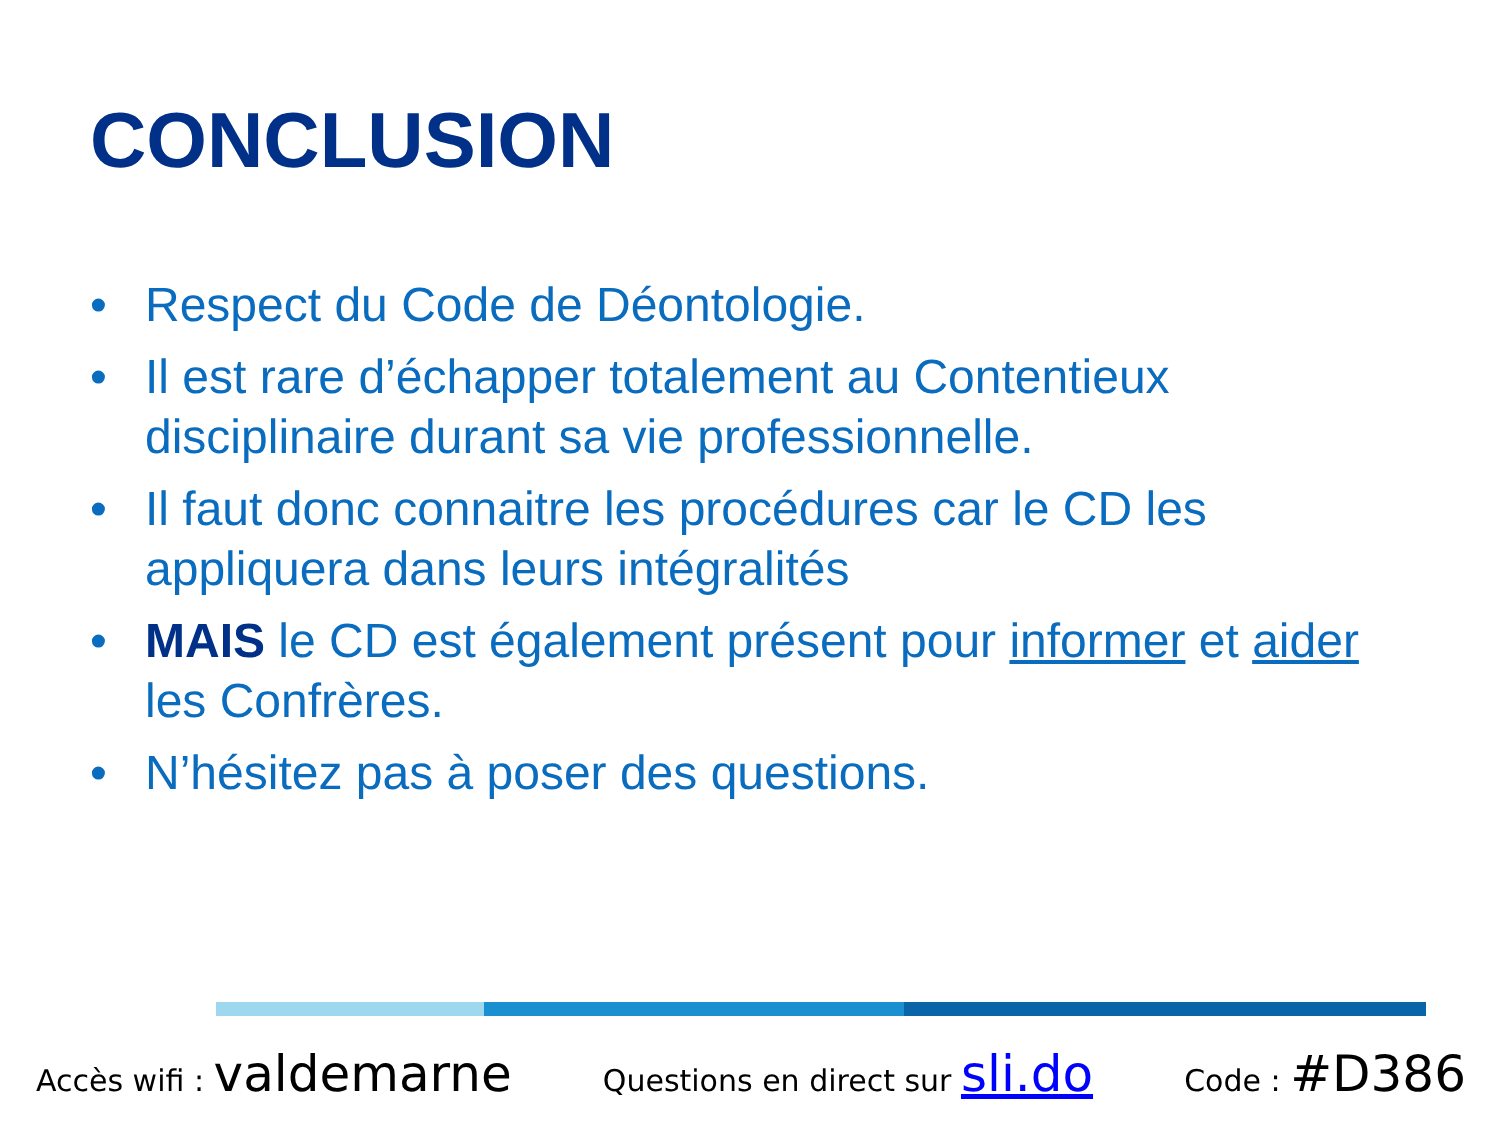CONCLUSION
• Respect du Code de Déontologie.
• Il est rare d’échapper totalement au Contentieux disciplinaire durant sa vie professionnelle.
• Il faut donc connaitre les procédures car le CD les appliquera dans leurs intégralités
• MAIS le CD est également présent pour informer et aider les Confrères.
• N’hésitez pas à poser des questions.
Accès wifi : valdemarne
Questions en direct sur sli.do
Code : #D386